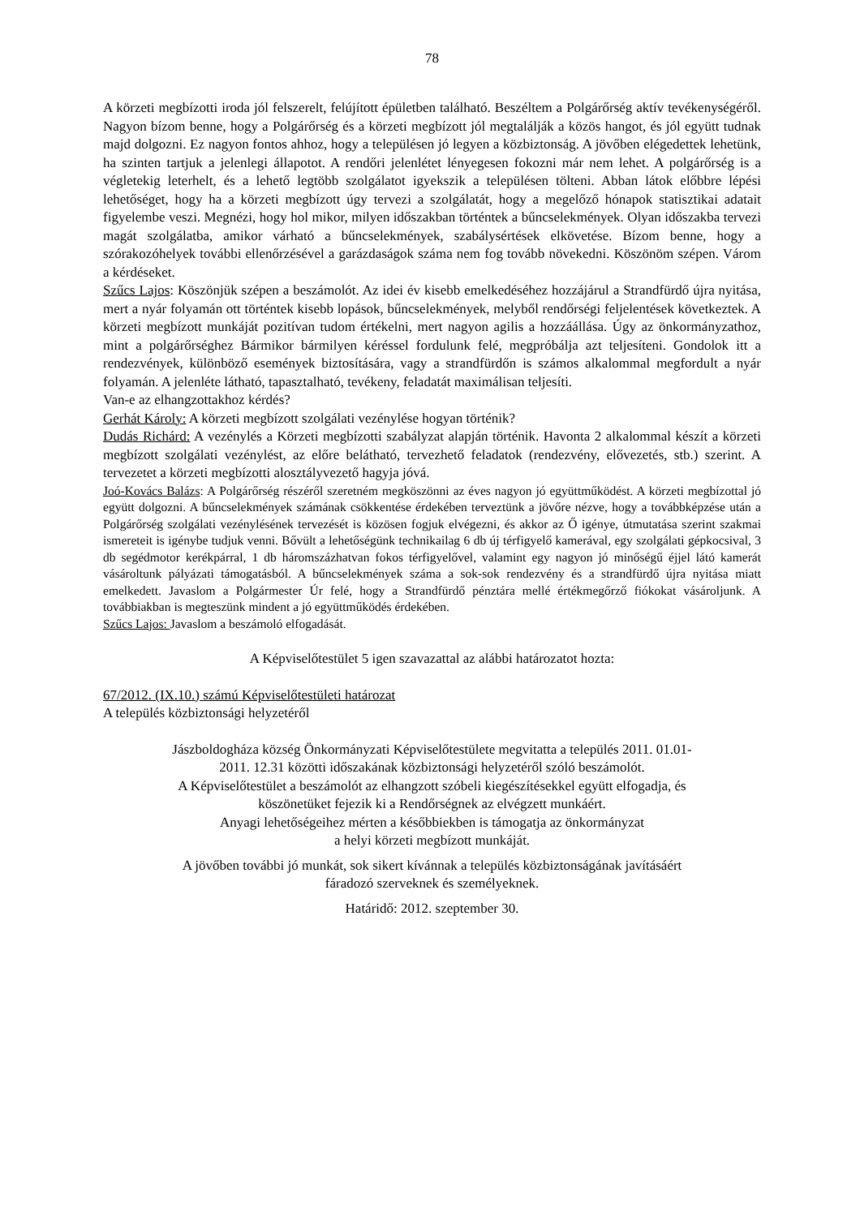78
A körzeti megbízotti iroda jól felszerelt, felújított épületben található. Beszéltem a Polgárőrség aktív tevékenységéről. Nagyon bízom benne, hogy a Polgárőrség és a körzeti megbízott jól megtalálják a közös hangot, és jól együtt tudnak majd dolgozni. Ez nagyon fontos ahhoz, hogy a településen jó legyen a közbiztonság. A jövőben elégedettek lehetünk, ha szinten tartjuk a jelenlegi állapotot. A rendőri jelenlétet lényegesen fokozni már nem lehet. A polgárőrség is a végletekig leterhelt, és a lehető legtöbb szolgálatot igyekszik a településen tölteni. Abban látok előbbre lépési lehetőséget, hogy ha a körzeti megbízott úgy tervezi a szolgálatát, hogy a megelőző hónapok statisztikai adatait figyelembe veszi. Megnézi, hogy hol mikor, milyen időszakban történtek a bűncselekmények. Olyan időszakba tervezi magát szolgálatba, amikor várható a bűncselekmények, szabálysértések elkövetése. Bízom benne, hogy a szórakozóhelyek további ellenőrzésével a garázdaságok száma nem fog tovább növekedni. Köszönöm szépen. Várom a kérdéseket.
Szűcs Lajos: Köszönjük szépen a beszámolót. Az idei év kisebb emelkedéséhez hozzájárul a Strandfürdő újra nyitása, mert a nyár folyamán ott történtek kisebb lopások, bűncselekmények, melyből rendőrségi feljelentések következtek. A körzeti megbízott munkáját pozitívan tudom értékelni, mert nagyon agilis a hozzáállása. Úgy az önkormányzathoz, mint a polgárőrséghez Bármikor bármilyen kéréssel fordulunk felé, megpróbálja azt teljesíteni. Gondolok itt a rendezvények, különböző események biztosítására, vagy a strandfürdőn is számos alkalommal megfordult a nyár folyamán. A jelenléte látható, tapasztalható, tevékeny, feladatát maximálisan teljesíti.
Van-e az elhangzottakhoz kérdés?
Gerhát Károly: A körzeti megbízott szolgálati vezénylése hogyan történik?
Dudás Richárd: A vezénylés a Körzeti megbízotti szabályzat alapján történik. Havonta 2 alkalommal készít a körzeti megbízott szolgálati vezénylést, az előre belátható, tervezhető feladatok (rendezvény, elővezetés, stb.) szerint. A tervezetet a körzeti megbízotti alosztályvezető hagyja jóvá.
Joó-Kovács Balázs: A Polgárőrség részéről szeretném megköszönni az éves nagyon jó együttműködést. A körzeti megbízottal jó együtt dolgozni. A bűncselekmények számának csökkentése érdekében terveztünk a jövőre nézve, hogy a továbbképzése után a Polgárőrség szolgálati vezénylésének tervezését is közösen fogjuk elvégezni, és akkor az Ő igénye, útmutatása szerint szakmai ismereteit is igénybe tudjuk venni. Bővült a lehetőségünk technikailag 6 db új térfigyelő kamerával, egy szolgálati gépkocsival, 3 db segédmotor kerékpárral, 1 db háromszázhatvan fokos térfigyelővel, valamint egy nagyon jó minőségű éjjel látó kamerát vásároltunk pályázati támogatásból. A bűncselekmények száma a sok-sok rendezvény és a strandfürdő újra nyitása miatt emelkedett. Javaslom a Polgármester Úr felé, hogy a Strandfürdő pénztára mellé értékmegőrző fiókokat vásároljunk. A továbbiakban is megteszünk mindent a jó együttműködés érdekében.
Szűcs Lajos: Javaslom a beszámoló elfogadását.
A Képviselőtestület 5 igen szavazattal az alábbi határozatot hozta:
67/2012. (IX.10.) számú Képviselőtestületi határozat
A település közbiztonsági helyzetéről
Jászboldogháza község Önkormányzati Képviselőtestülete megvitatta a település 2011. 01.01-
2011. 12.31 közötti időszakának közbiztonsági helyzetéről szóló beszámolót.
A Képviselőtestület a beszámolót az elhangzott szóbeli kiegészítésekkel együtt elfogadja, és
köszönetüket fejezik ki a Rendőrségnek az elvégzett munkáért.
Anyagi lehetőségeihez mérten a későbbiekben is támogatja az önkormányzat
a helyi körzeti megbízott munkáját.
A jövőben további jó munkát, sok sikert kívánnak a település közbiztonságának javításáért
fáradozó szerveknek és személyeknek.
Határidő: 2012. szeptember 30.